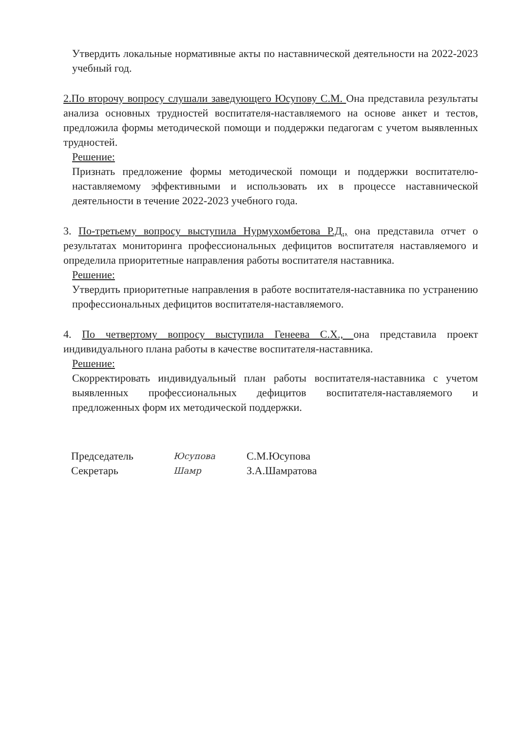Утвердить локальные нормативные акты по наставнической деятельности на 2022-2023 учебный год.
2.По второчу вопросу слушали заведующего Юсупову С.М. Она представила результаты анализа основных трудностей воспитателя-наставляемого на основе анкет и тестов, предложила формы методической помощи и поддержки педагогам с учетом выявленных трудностей.
Решение:
Признать предложение формы методической помощи и поддержки воспитателю-наставляемому эффективными и использовать их в процессе наставнической деятельности в течение 2022-2023 учебного года.
3. По-третьему вопросу выступила Нурмухомбетова Р.Д., она представила отчет о результатах мониторинга профессиональных дефицитов воспитателя наставляемого и определила приоритетные направления работы воспитателя наставника.
Решение:
Утвердить приоритетные направления в работе воспитателя-наставника по устранению профессиональных дефицитов воспитателя-наставляемого.
4. По четвертому вопросу выступила Генеева С.Х., она представила проект индивидуального плана работы в качестве воспитателя-наставника.
Решение:
Скорректировать индивидуальный план работы воспитателя-наставника с учетом выявленных профессиональных дефицитов воспитателя-наставляемого и предложенных форм их методической поддержки.
Председатель
Юсупова
С.М.Юсупова
Секретарь
Шамр
З.А.Шамратова